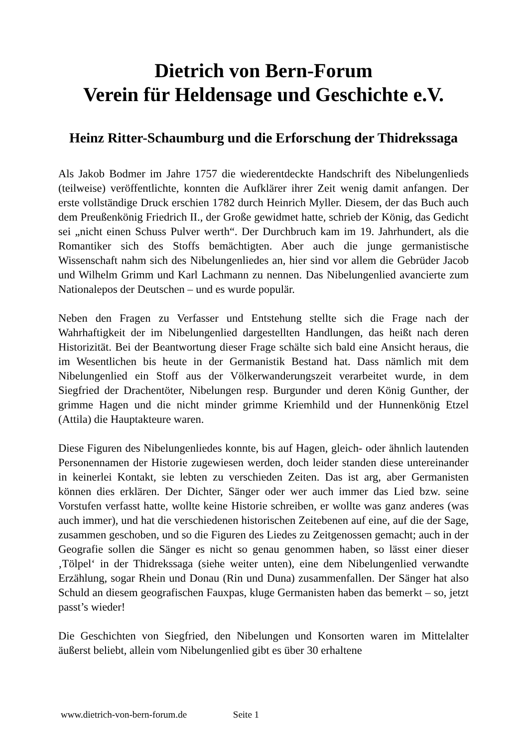Dietrich von Bern-Forum
Verein für Heldensage und Geschichte e.V.
Heinz Ritter-Schaumburg und die Erforschung der Thidrekssaga
Als Jakob Bodmer im Jahre 1757 die wiederentdeckte Handschrift des Nibelungenlieds (teilweise) veröffentlichte, konnten die Aufklärer ihrer Zeit wenig damit anfangen. Der erste vollständige Druck erschien 1782 durch Heinrich Myller. Diesem, der das Buch auch dem Preußenkönig Friedrich II., der Große gewidmet hatte, schrieb der König, das Gedicht sei „nicht einen Schuss Pulver werth“. Der Durchbruch kam im 19. Jahrhundert, als die Romantiker sich des Stoffs bemächtigten. Aber auch die junge germanistische Wissenschaft nahm sich des Nibelungenliedes an, hier sind vor allem die Gebrüder Jacob und Wilhelm Grimm und Karl Lachmann zu nennen. Das Nibelungenlied avancierte zum Nationalepos der Deutschen – und es wurde populär.
Neben den Fragen zu Verfasser und Entstehung stellte sich die Frage nach der Wahrhaftigkeit der im Nibelungenlied dargestellten Handlungen, das heißt nach deren Historizität. Bei der Beantwortung dieser Frage schälte sich bald eine Ansicht heraus, die im Wesentlichen bis heute in der Germanistik Bestand hat. Dass nämlich mit dem Nibelungenlied ein Stoff aus der Völkerwanderungszeit verarbeitet wurde, in dem Siegfried der Drachentöter, Nibelungen resp. Burgunder und deren König Gunther, der grimme Hagen und die nicht minder grimme Kriemhild und der Hunnenkönig Etzel (Attila) die Hauptakteure waren.
Diese Figuren des Nibelungenliedes konnte, bis auf Hagen, gleich- oder ähnlich lautenden Personennamen der Historie zugewiesen werden, doch leider standen diese untereinander in keinerlei Kontakt, sie lebten zu verschieden Zeiten. Das ist arg, aber Germanisten können dies erklären. Der Dichter, Sänger oder wer auch immer das Lied bzw. seine Vorstufen verfasst hatte, wollte keine Historie schreiben, er wollte was ganz anderes (was auch immer), und hat die verschiedenen historischen Zeitebenen auf eine, auf die der Sage, zusammen geschoben, und so die Figuren des Liedes zu Zeitgenossen gemacht; auch in der Geografie sollen die Sänger es nicht so genau genommen haben, so lässt einer dieser ‚Tölpel‘ in der Thidrekssaga (siehe weiter unten), eine dem Nibelungenlied verwandte Erzählung, sogar Rhein und Donau (Rin und Duna) zusammenfallen. Der Sänger hat also Schuld an diesem geografischen Fauxpas, kluge Germanisten haben das bemerkt – so, jetzt passt’s wieder!
Die Geschichten von Siegfried, den Nibelungen und Konsorten waren im Mittelalter äußerst beliebt, allein vom Nibelungenlied gibt es über 30 erhaltene
www.dietrich-von-bern-forum.de Seite 1